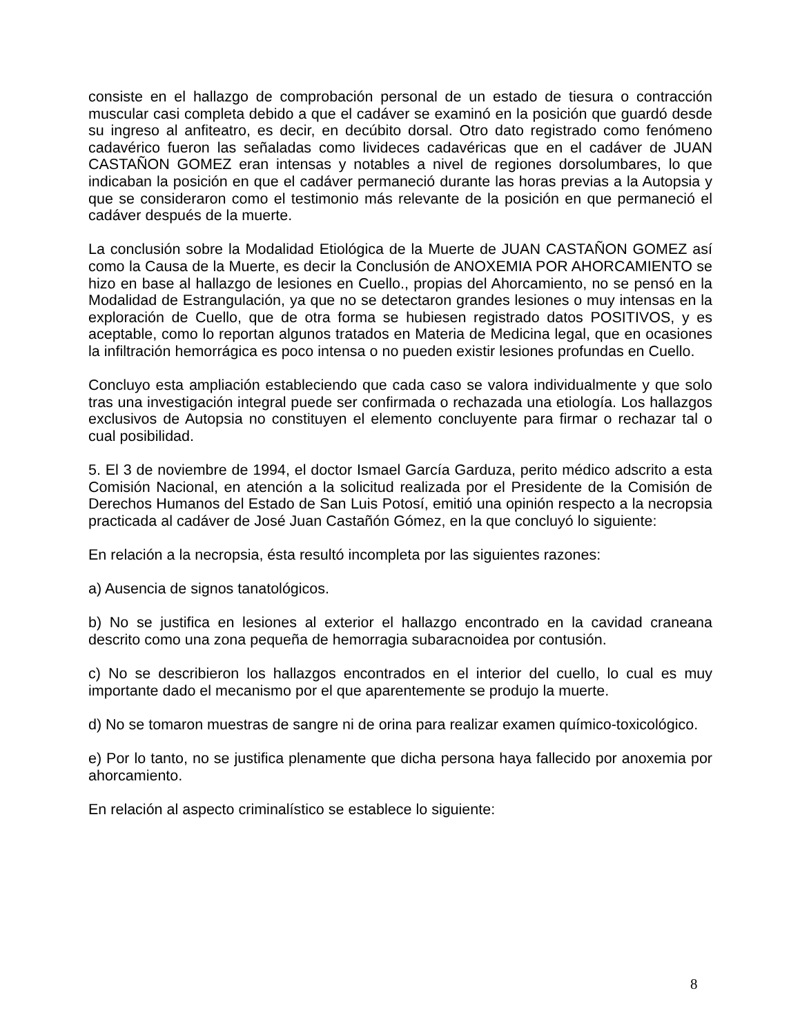consiste en el hallazgo de comprobación personal de un estado de tiesura o contracción muscular casi completa debido a que el cadáver se examinó en la posición que guardó desde su ingreso al anfiteatro, es decir, en decúbito dorsal. Otro dato registrado como fenómeno cadavérico fueron las señaladas como livideces cadavéricas que en el cadáver de JUAN CASTAÑON GOMEZ eran intensas y notables a nivel de regiones dorsolumbares, lo que indicaban la posición en que el cadáver permaneció durante las horas previas a la Autopsia y que se consideraron como el testimonio más relevante de la posición en que permaneció el cadáver después de la muerte.
La conclusión sobre la Modalidad Etiológica de la Muerte de JUAN CASTAÑON GOMEZ así como la Causa de la Muerte, es decir la Conclusión de ANOXEMIA POR AHORCAMIENTO se hizo en base al hallazgo de lesiones en Cuello., propias del Ahorcamiento, no se pensó en la Modalidad de Estrangulación, ya que no se detectaron grandes lesiones o muy intensas en la exploración de Cuello, que de otra forma se hubiesen registrado datos POSITIVOS, y es aceptable, como lo reportan algunos tratados en Materia de Medicina legal, que en ocasiones la infiltración hemorrágica es poco intensa o no pueden existir lesiones profundas en Cuello.
Concluyo esta ampliación estableciendo que cada caso se valora individualmente y que solo tras una investigación integral puede ser confirmada o rechazada una etiología. Los hallazgos exclusivos de Autopsia no constituyen el elemento concluyente para firmar o rechazar tal o cual posibilidad.
5. El 3 de noviembre de 1994, el doctor Ismael García Garduza, perito médico adscrito a esta Comisión Nacional, en atención a la solicitud realizada por el Presidente de la Comisión de Derechos Humanos del Estado de San Luis Potosí, emitió una opinión respecto a la necropsia practicada al cadáver de José Juan Castañón Gómez, en la que concluyó lo siguiente:
En relación a la necropsia, ésta resultó incompleta por las siguientes razones:
a) Ausencia de signos tanatológicos.
b) No se justifica en lesiones al exterior el hallazgo encontrado en la cavidad craneana descrito como una zona pequeña de hemorragia subaracnoidea por contusión.
c) No se describieron los hallazgos encontrados en el interior del cuello, lo cual es muy importante dado el mecanismo por el que aparentemente se produjo la muerte.
d) No se tomaron muestras de sangre ni de orina para realizar examen químico-toxicológico.
e) Por lo tanto, no se justifica plenamente que dicha persona haya fallecido por anoxemia por ahorcamiento.
En relación al aspecto criminalístico se establece lo siguiente:
8